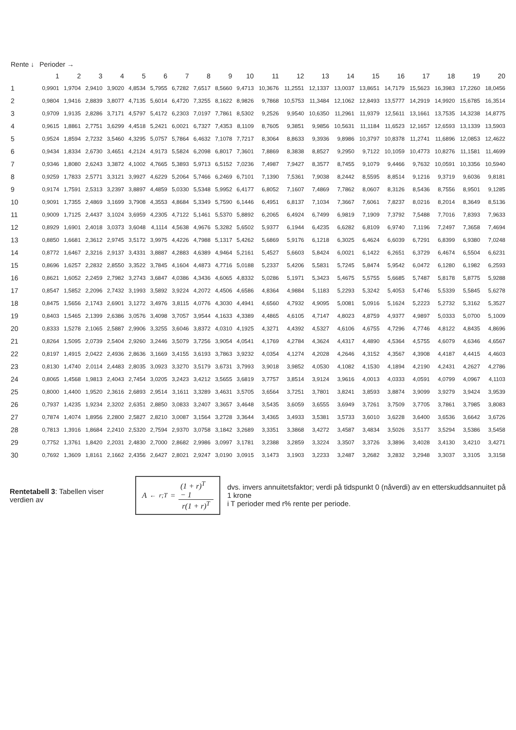| Rente ↓ | Perioder → | | | | | | | | | | | | | | | | | | | |
| --- | --- | --- | --- | --- | --- | --- | --- | --- | --- | --- | --- | --- | --- | --- | --- | --- | --- | --- | --- | --- |
| | 1 | 2 | 3 | 4 | 5 | 6 | 7 | 8 | 9 | 10 | 11 | 12 | 13 | 14 | 15 | 16 | 17 | 18 | 19 | 20 |
| 1 | 0,9901 | 1,9704 | 2,9410 | 3,9020 | 4,8534 | 5,7955 | 6,7282 | 7,6517 | 8,5660 | 9,4713 | 10,3676 | 11,2551 | 12,1337 | 13,0037 | 13,8651 | 14,7179 | 15,5623 | 16,3983 | 17,2260 | 18,0456 |
| 2 | 0,9804 | 1,9416 | 2,8839 | 3,8077 | 4,7135 | 5,6014 | 6,4720 | 7,3255 | 8,1622 | 8,9826 | 9,7868 | 10,5753 | 11,3484 | 12,1062 | 12,8493 | 13,5777 | 14,2919 | 14,9920 | 15,6785 | 16,3514 |
| 3 | 0,9709 | 1,9135 | 2,8286 | 3,7171 | 4,5797 | 5,4172 | 6,2303 | 7,0197 | 7,7861 | 8,5302 | 9,2526 | 9,9540 | 10,6350 | 11,2961 | 11,9379 | 12,5611 | 13,1661 | 13,7535 | 14,3238 | 14,8775 |
| 4 | 0,9615 | 1,8861 | 2,7751 | 3,6299 | 4,4518 | 5,2421 | 6,0021 | 6,7327 | 7,4353 | 8,1109 | 8,7605 | 9,3851 | 9,9856 | 10,5631 | 11,1184 | 11,6523 | 12,1657 | 12,6593 | 13,1339 | 13,5903 |
| 5 | 0,9524 | 1,8594 | 2,7232 | 3,5460 | 4,3295 | 5,0757 | 5,7864 | 6,4632 | 7,1078 | 7,7217 | 8,3064 | 8,8633 | 9,3936 | 9,8986 | 10,3797 | 10,8378 | 11,2741 | 11,6896 | 12,0853 | 12,4622 |
| 6 | 0,9434 | 1,8334 | 2,6730 | 3,4651 | 4,2124 | 4,9173 | 5,5824 | 6,2098 | 6,8017 | 7,3601 | 7,8869 | 8,3838 | 8,8527 | 9,2950 | 9,7122 | 10,1059 | 10,4773 | 10,8276 | 11,1581 | 11,4699 |
| 7 | 0,9346 | 1,8080 | 2,6243 | 3,3872 | 4,1002 | 4,7665 | 5,3893 | 5,9713 | 6,5152 | 7,0236 | 7,4987 | 7,9427 | 8,3577 | 8,7455 | 9,1079 | 9,4466 | 9,7632 | 10,0591 | 10,3356 | 10,5940 |
| 8 | 0,9259 | 1,7833 | 2,5771 | 3,3121 | 3,9927 | 4,6229 | 5,2064 | 5,7466 | 6,2469 | 6,7101 | 7,1390 | 7,5361 | 7,9038 | 8,2442 | 8,5595 | 8,8514 | 9,1216 | 9,3719 | 9,6036 | 9,8181 |
| 9 | 0,9174 | 1,7591 | 2,5313 | 3,2397 | 3,8897 | 4,4859 | 5,0330 | 5,5348 | 5,9952 | 6,4177 | 6,8052 | 7,1607 | 7,4869 | 7,7862 | 8,0607 | 8,3126 | 8,5436 | 8,7556 | 8,9501 | 9,1285 |
| 10 | 0,9091 | 1,7355 | 2,4869 | 3,1699 | 3,7908 | 4,3553 | 4,8684 | 5,3349 | 5,7590 | 6,1446 | 6,4951 | 6,8137 | 7,1034 | 7,3667 | 7,6061 | 7,8237 | 8,0216 | 8,2014 | 8,3649 | 8,5136 |
| 11 | 0,9009 | 1,7125 | 2,4437 | 3,1024 | 3,6959 | 4,2305 | 4,7122 | 5,1461 | 5,5370 | 5,8892 | 6,2065 | 6,4924 | 6,7499 | 6,9819 | 7,1909 | 7,3792 | 7,5488 | 7,7016 | 7,8393 | 7,9633 |
| 12 | 0,8929 | 1,6901 | 2,4018 | 3,0373 | 3,6048 | 4,1114 | 4,5638 | 4,9676 | 5,3282 | 5,6502 | 5,9377 | 6,1944 | 6,4235 | 6,6282 | 6,8109 | 6,9740 | 7,1196 | 7,2497 | 7,3658 | 7,4694 |
| 13 | 0,8850 | 1,6681 | 2,3612 | 2,9745 | 3,5172 | 3,9975 | 4,4226 | 4,7988 | 5,1317 | 5,4262 | 5,6869 | 5,9176 | 6,1218 | 6,3025 | 6,4624 | 6,6039 | 6,7291 | 6,8399 | 6,9380 | 7,0248 |
| 14 | 0,8772 | 1,6467 | 2,3216 | 2,9137 | 3,4331 | 3,8887 | 4,2883 | 4,6389 | 4,9464 | 5,2161 | 5,4527 | 5,6603 | 5,8424 | 6,0021 | 6,1422 | 6,2651 | 6,3729 | 6,4674 | 6,5504 | 6,6231 |
| 15 | 0,8696 | 1,6257 | 2,2832 | 2,8550 | 3,3522 | 3,7845 | 4,1604 | 4,4873 | 4,7716 | 5,0188 | 5,2337 | 5,4206 | 5,5831 | 5,7245 | 5,8474 | 5,9542 | 6,0472 | 6,1280 | 6,1982 | 6,2593 |
| 16 | 0,8621 | 1,6052 | 2,2459 | 2,7982 | 3,2743 | 3,6847 | 4,0386 | 4,3436 | 4,6065 | 4,8332 | 5,0286 | 5,1971 | 5,3423 | 5,4675 | 5,5755 | 5,6685 | 5,7487 | 5,8178 | 5,8775 | 5,9288 |
| 17 | 0,8547 | 1,5852 | 2,2096 | 2,7432 | 3,1993 | 3,5892 | 3,9224 | 4,2072 | 4,4506 | 4,6586 | 4,8364 | 4,9884 | 5,1183 | 5,2293 | 5,3242 | 5,4053 | 5,4746 | 5,5339 | 5,5845 | 5,6278 |
| 18 | 0,8475 | 1,5656 | 2,1743 | 2,6901 | 3,1272 | 3,4976 | 3,8115 | 4,0776 | 4,3030 | 4,4941 | 4,6560 | 4,7932 | 4,9095 | 5,0081 | 5,0916 | 5,1624 | 5,2223 | 5,2732 | 5,3162 | 5,3527 |
| 19 | 0,8403 | 1,5465 | 2,1399 | 2,6386 | 3,0576 | 3,4098 | 3,7057 | 3,9544 | 4,1633 | 4,3389 | 4,4865 | 4,6105 | 4,7147 | 4,8023 | 4,8759 | 4,9377 | 4,9897 | 5,0333 | 5,0700 | 5,1009 |
| 20 | 0,8333 | 1,5278 | 2,1065 | 2,5887 | 2,9906 | 3,3255 | 3,6046 | 3,8372 | 4,0310 | 4,1925 | 4,3271 | 4,4392 | 4,5327 | 4,6106 | 4,6755 | 4,7296 | 4,7746 | 4,8122 | 4,8435 | 4,8696 |
| 21 | 0,8264 | 1,5095 | 2,0739 | 2,5404 | 2,9260 | 3,2446 | 3,5079 | 3,7256 | 3,9054 | 4,0541 | 4,1769 | 4,2784 | 4,3624 | 4,4317 | 4,4890 | 4,5364 | 4,5755 | 4,6079 | 4,6346 | 4,6567 |
| 22 | 0,8197 | 1,4915 | 2,0422 | 2,4936 | 2,8636 | 3,1669 | 3,4155 | 3,6193 | 3,7863 | 3,9232 | 4,0354 | 4,1274 | 4,2028 | 4,2646 | 4,3152 | 4,3567 | 4,3908 | 4,4187 | 4,4415 | 4,4603 |
| 23 | 0,8130 | 1,4740 | 2,0114 | 2,4483 | 2,8035 | 3,0923 | 3,3270 | 3,5179 | 3,6731 | 3,7993 | 3,9018 | 3,9852 | 4,0530 | 4,1082 | 4,1530 | 4,1894 | 4,2190 | 4,2431 | 4,2627 | 4,2786 |
| 24 | 0,8065 | 1,4568 | 1,9813 | 2,4043 | 2,7454 | 3,0205 | 3,2423 | 3,4212 | 3,5655 | 3,6819 | 3,7757 | 3,8514 | 3,9124 | 3,9616 | 4,0013 | 4,0333 | 4,0591 | 4,0799 | 4,0967 | 4,1103 |
| 25 | 0,8000 | 1,4400 | 1,9520 | 2,3616 | 2,6893 | 2,9514 | 3,1611 | 3,3289 | 3,4631 | 3,5705 | 3,6564 | 3,7251 | 3,7801 | 3,8241 | 3,8593 | 3,8874 | 3,9099 | 3,9279 | 3,9424 | 3,9539 |
| 26 | 0,7937 | 1,4235 | 1,9234 | 2,3202 | 2,6351 | 2,8850 | 3,0833 | 3,2407 | 3,3657 | 3,4648 | 3,5435 | 3,6059 | 3,6555 | 3,6949 | 3,7261 | 3,7509 | 3,7705 | 3,7861 | 3,7985 | 3,8083 |
| 27 | 0,7874 | 1,4074 | 1,8956 | 2,2800 | 2,5827 | 2,8210 | 3,0087 | 3,1564 | 3,2728 | 3,3644 | 3,4365 | 3,4933 | 3,5381 | 3,5733 | 3,6010 | 3,6228 | 3,6400 | 3,6536 | 3,6642 | 3,6726 |
| 28 | 0,7813 | 1,3916 | 1,8684 | 2,2410 | 2,5320 | 2,7594 | 2,9370 | 3,0758 | 3,1842 | 3,2689 | 3,3351 | 3,3868 | 3,4272 | 3,4587 | 3,4834 | 3,5026 | 3,5177 | 3,5294 | 3,5386 | 3,5458 |
| 29 | 0,7752 | 1,3761 | 1,8420 | 2,2031 | 2,4830 | 2,7000 | 2,8682 | 2,9986 | 3,0997 | 3,1781 | 3,2388 | 3,2859 | 3,3224 | 3,3507 | 3,3726 | 3,3896 | 3,4028 | 3,4130 | 3,4210 | 3,4271 |
| 30 | 0,7692 | 1,3609 | 1,8161 | 2,1662 | 2,4356 | 2,6427 | 2,8021 | 2,9247 | 3,0190 | 3,0915 | 3,1473 | 3,1903 | 3,2233 | 3,2487 | 3,2682 | 3,2832 | 3,2948 | 3,3037 | 3,3105 | 3,3158 |
Rentetabell 3: Tabellen viser verdien av
A<sup>←</sup><sub>r;T</sub> = (1 + r)<sup>T</sup> − 1 r(1 + r)<sup>T</sup>
dvs. invers annuitetsfaktor; verdi på tidspunkt 0 (nåverdi) av en etterskuddsannuitet på 1 krone
i T perioder med r% rente per periode.